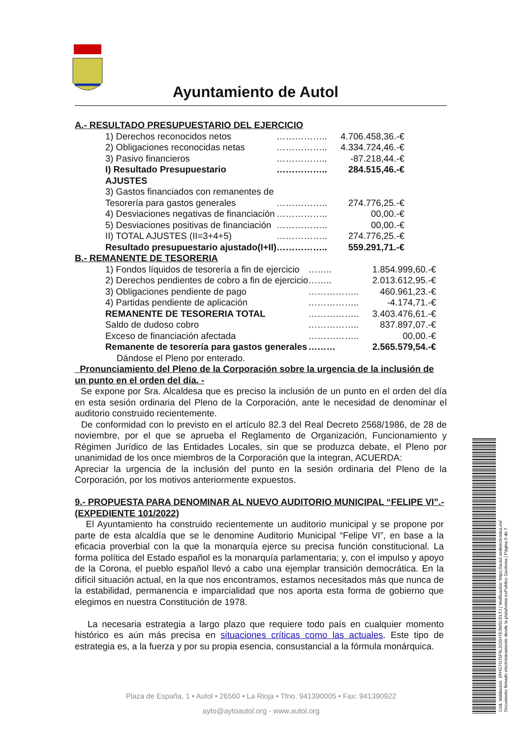Ayuntamiento de Autol
A.- RESULTADO PRESUPUESTARIO DEL EJERCICIO
| 1) Derechos reconocidos netos | …………….. | 4.706.458,36.-€ |
| 2) Obligaciones reconocidas netas | …………….. | 4.334.724,46.-€ |
| 3) Pasivo financieros | …………….. | -87.218,44.-€ |
| I) Resultado Presupuestario | …………….. | 284.515,46.-€ |
| AJUSTES | | |
| 3) Gastos financiados con remanentes de | | |
| Tesorería para gastos generales | …………….. | 274.776,25.-€ |
| 4) Desviaciones negativas de financiación | …………….. | 00,00.-€ |
| 5) Desviaciones positivas de financiación | …………….. | 00,00.-€ |
| II) TOTAL AJUSTES (II=3+4+5) | …………….. | 274.776,25.-€ |
| Resultado presupuestario ajustado(I+II) | …………….. | 559.291,71.-€ |
B.- REMANENTE DE TESORERIA
| 1) Fondos líquidos de tesorería a fin de ejercicio | …….. | 1.854.999,60.-€ |
| 2) Derechos pendientes de cobro a fin de ejercicio | …….. | 2.013.612,95.-€ |
| 3) Obligaciones pendiente de pago | …………….. | 460.961,23.-€ |
| 4) Partidas pendiente de aplicación | …………….. | -4.174,71.-€ |
| REMANENTE DE TESORERIA TOTAL | …………….. | 3.403.476,61.-€ |
| Saldo de dudoso cobro | …………….. | 837.897,07.-€ |
| Exceso de financiación afectada | …………….. | 00,00.-€ |
| Remanente de tesorería para gastos generales | ……… | 2.565.579,54.-€ |
Dándose el Pleno por enterado.
Pronunciamiento del Pleno de la Corporación sobre la urgencia de la inclusión de un punto en el orden del día. -
Se expone por Sra. Alcaldesa que es preciso la inclusión de un punto en el orden del día en esta sesión ordinaria del Pleno de la Corporación, ante le necesidad de denominar el auditorio construido recientemente.
De conformidad con lo previsto en el artículo 82.3 del Real Decreto 2568/1986, de 28 de noviembre, por el que se aprueba el Reglamento de Organización, Funcionamiento y Régimen Jurídico de las Entidades Locales, sin que se produzca debate, el Pleno por unanimidad de los once miembros de la Corporación que la integran, ACUERDA:
Apreciar la urgencia de la inclusión del punto en la sesión ordinaria del Pleno de la Corporación, por los motivos anteriormente expuestos.
9.- PROPUESTA PARA DENOMINAR AL NUEVO AUDITORIO MUNICIPAL “FELIPE VI”.- (EXPEDIENTE 101/2022)
El Ayuntamiento ha construido recientemente un auditorio municipal y se propone por parte de esta alcaldía que se le denomine Auditorio Municipal “Felipe VI”, en base a la eficacia proverbial con la que la monarquía ejerce su precisa función constitucional. La forma política del Estado español es la monarquía parlamentaria; y, con el impulso y apoyo de la Corona, el pueblo español llevó a cabo una ejemplar transición democrática. En la difícil situación actual, en la que nos encontramos, estamos necesitados más que nunca de la estabilidad, permanencia e imparcialidad que nos aporta esta forma de gobierno que elegimos en nuestra Constitución de 1978.
La necesaria estrategia a largo plazo que requiere todo país en cualquier momento histórico es aún más precisa en situaciones críticas como las actuales. Este tipo de estrategia es, a la fuerza y por su propia esencia, consustancial a la fórmula monárquica.
Plaza de España, 1 • Autol • 26560 • La Rioja • Tfno. 941390005 • Fax: 941390922
ayto@aytoautol.org - www.autol.org
Cód. Validación: JRHG7D75F9L2G5H7E3MSCELTJ | Verificación: https://autol.sedelectronica.es/
Documento firmado electrónicamente desde la plataforma esPublico Gestiona | Página 5 de 7